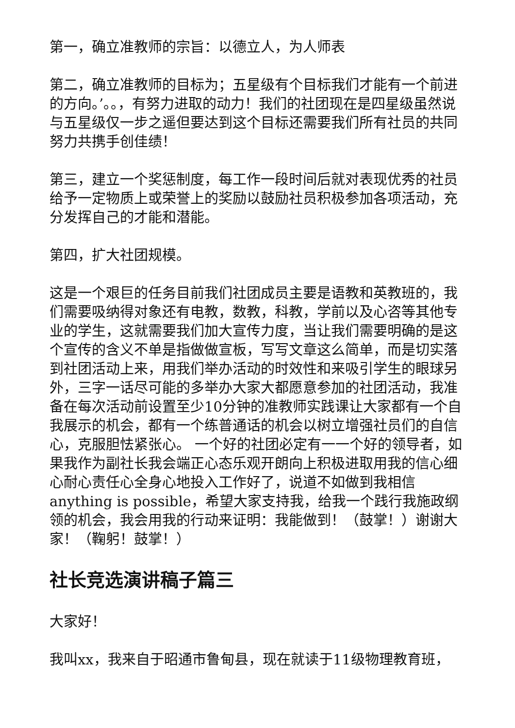第一，确立准教师的宗旨：以德立人，为人师表
第二，确立准教师的目标为；五星级有个目标我们才能有一个前进的方向。’。。，有努力进取的动力！我们的社团现在是四星级虽然说与五星级仅一步之遥但要达到这个目标还需要我们所有社员的共同努力共携手创佳绩！
第三，建立一个奖惩制度，每工作一段时间后就对表现优秀的社员给予一定物质上或荣誉上的奖励以鼓励社员积极参加各项活动，充分发挥自己的才能和潜能。
第四，扩大社团规模。
这是一个艰巨的任务目前我们社团成员主要是语教和英教班的，我们需要吸纳得对象还有电教，数教，科教，学前以及心咨等其他专业的学生，这就需要我们加大宣传力度，当让我们需要明确的是这个宣传的含义不单是指做做宣板，写写文章这么简单，而是切实落到社团活动上来，用我们举办活动的时效性和来吸引学生的眼球另外，三字一话尽可能的多举办大家大都愿意参加的社团活动，我准备在每次活动前设置至少10分钟的准教师实践课让大家都有一个自我展示的机会，都有一个练普通话的机会以树立增强社员们的自信心，克服胆怯紧张心。 一个好的社团必定有一一个好的领导者，如果我作为副社长我会端正心态乐观开朗向上积极进取用我的信心细心耐心责任心全身心地投入工作好了，说道不如做到我相信anything is possible，希望大家支持我，给我一个践行我施政纲领的机会，我会用我的行动来证明：我能做到！（鼓掌！）谢谢大家！（鞠躬！鼓掌！）
社长竞选演讲稿子篇三
大家好！
我叫xx，我来自于昭通市鲁甸县，现在就读于11级物理教育班，